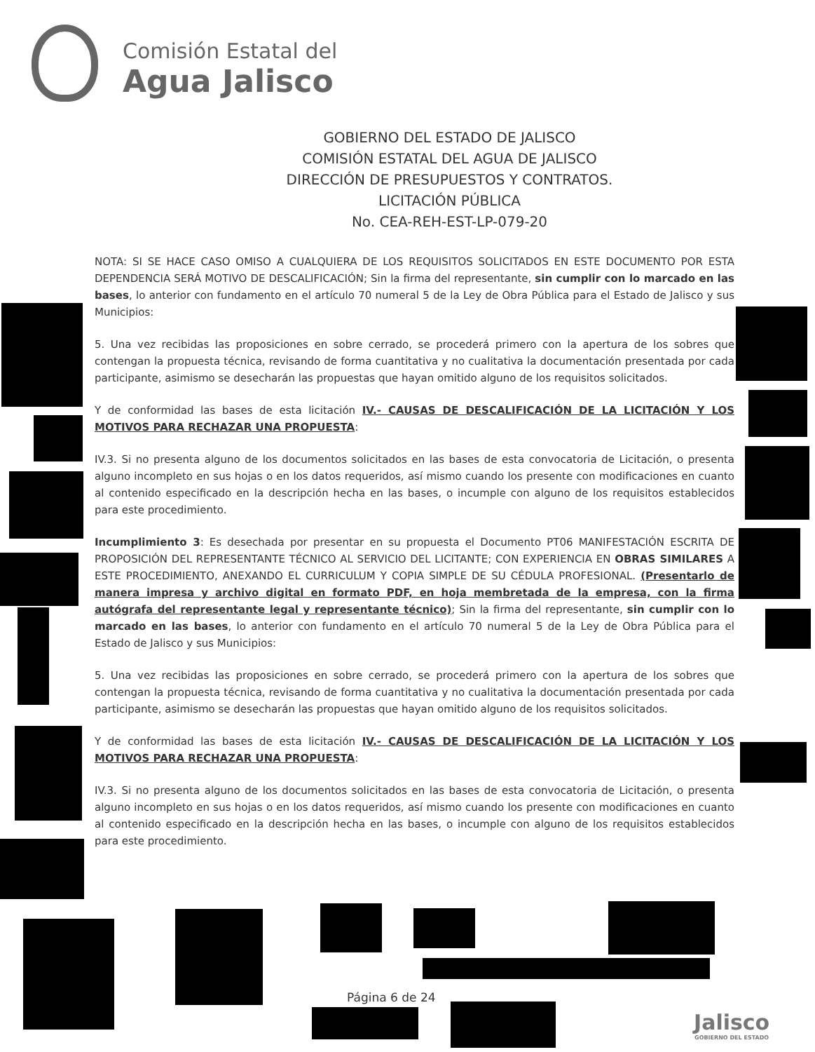Comisión Estatal del
Agua Jalisco
GOBIERNO DEL ESTADO DE JALISCO
COMISIÓN ESTATAL DEL AGUA DE JALISCO
DIRECCIÓN DE PRESUPUESTOS Y CONTRATOS.
LICITACIÓN PÚBLICA
No. CEA-REH-EST-LP-079-20
NOTA: SI SE HACE CASO OMISO A CUALQUIERA DE LOS REQUISITOS SOLICITADOS EN ESTE DOCUMENTO POR ESTA DEPENDENCIA SERÁ MOTIVO DE DESCALIFICACIÓN; Sin la firma del representante, sin cumplir con lo marcado en las bases, lo anterior con fundamento en el artículo 70 numeral 5 de la Ley de Obra Pública para el Estado de Jalisco y sus Municipios:
5. Una vez recibidas las proposiciones en sobre cerrado, se procederá primero con la apertura de los sobres que contengan la propuesta técnica, revisando de forma cuantitativa y no cualitativa la documentación presentada por cada participante, asimismo se desecharán las propuestas que hayan omitido alguno de los requisitos solicitados.
Y de conformidad las bases de esta licitación IV.- CAUSAS DE DESCALIFICACIÓN DE LA LICITACIÓN Y LOS MOTIVOS PARA RECHAZAR UNA PROPUESTA:
IV.3. Si no presenta alguno de los documentos solicitados en las bases de esta convocatoria de Licitación, o presenta alguno incompleto en sus hojas o en los datos requeridos, así mismo cuando los presente con modificaciones en cuanto al contenido especificado en la descripción hecha en las bases, o incumple con alguno de los requisitos establecidos para este procedimiento.
Incumplimiento 3: Es desechada por presentar en su propuesta el Documento PT06 MANIFESTACIÓN ESCRITA DE PROPOSICIÓN DEL REPRESENTANTE TÉCNICO AL SERVICIO DEL LICITANTE; CON EXPERIENCIA EN OBRAS SIMILARES A ESTE PROCEDIMIENTO, ANEXANDO EL CURRICULUM Y COPIA SIMPLE DE SU CÉDULA PROFESIONAL. (Presentarlo de manera impresa y archivo digital en formato PDF, en hoja membretada de la empresa, con la firma autógrafa del representante legal y representante técnico); Sin la firma del representante, sin cumplir con lo marcado en las bases, lo anterior con fundamento en el artículo 70 numeral 5 de la Ley de Obra Pública para el Estado de Jalisco y sus Municipios:
5. Una vez recibidas las proposiciones en sobre cerrado, se procederá primero con la apertura de los sobres que contengan la propuesta técnica, revisando de forma cuantitativa y no cualitativa la documentación presentada por cada participante, asimismo se desecharán las propuestas que hayan omitido alguno de los requisitos solicitados.
Y de conformidad las bases de esta licitación IV.- CAUSAS DE DESCALIFICACIÓN DE LA LICITACIÓN Y LOS MOTIVOS PARA RECHAZAR UNA PROPUESTA:
IV.3. Si no presenta alguno de los documentos solicitados en las bases de esta convocatoria de Licitación, o presenta alguno incompleto en sus hojas o en los datos requeridos, así mismo cuando los presente con modificaciones en cuanto al contenido especificado en la descripción hecha en las bases, o incumple con alguno de los requisitos establecidos para este procedimiento.
Página 6 de 24
Jalisco
GOBIERNO DEL ESTADO